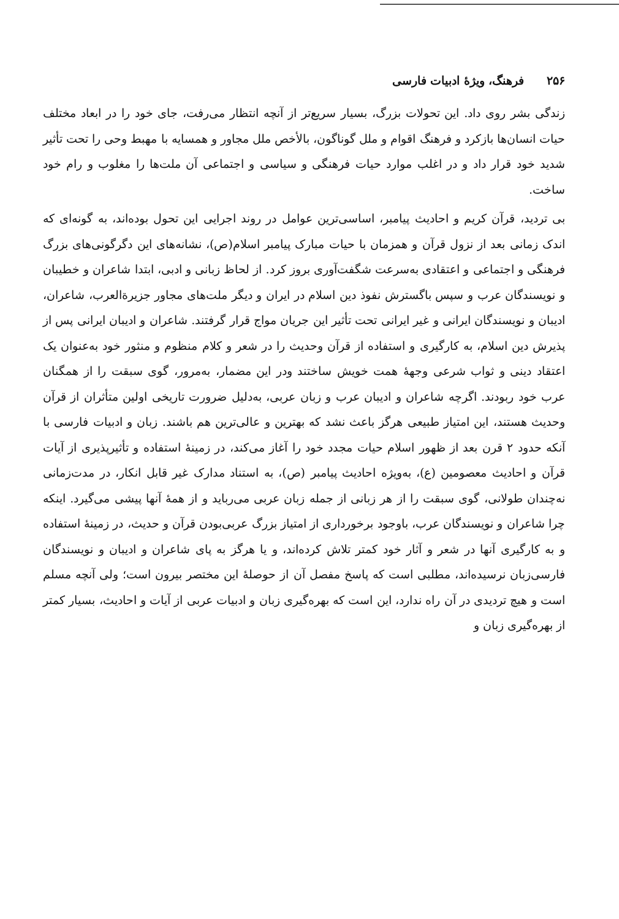۲۵۶ فرهنگ، ویژهٔ ادبیات فارسی
زندگی بشر روی داد. این تحولات بزرگ، بسیار سریع‌تر از آنچه انتظار می‌رفت، جای خود را در ابعاد مختلف حیات انسان‌ها بازکرد و فرهنگ اقوام و ملل گوناگون، بالأخص ملل مجاور و همسایه با مهبط وحی را تحت تأثیر شدید خود قرار داد و در اغلب موارد حیات فرهنگی و سیاسی و اجتماعی آن ملت‌ها را مغلوب و رام خود ساخت.
بی تردید، قرآن کریم و احادیث پیامبر، اساسی‌ترین عوامل در روند اجرایی این تحول بوده‌اند، به گونه‌ای که اندک زمانی بعد از نزول قرآن و همزمان با حیات مبارک پیامبر اسلام(ص)، نشانه‌های این دگرگونی‌های بزرگ فرهنگی و اجتماعی و اعتقادی به‌سرعت شگفت‌آوری بروز کرد. از لحاظ زبانی و ادبی، ابتدا شاعران و خطیبان و نویسندگان عرب و سپس باگسترش نفوذ دین اسلام در ایران و دیگر ملت‌های مجاور جزیرةالعرب، شاعران، ادیبان و نویسندگان ایرانی و غیر ایرانی تحت تأثیر این جریان مواج قرار گرفتند. شاعران و ادیبان ایرانی پس از پذیرش دین اسلام، به کارگیری و استفاده از قرآن وحدیث را در شعر و کلام منظوم و منثور خود به‌عنوان یک اعتقاد دینی و ثواب شرعی وجههٔ همت خویش ساختند ودر این مضمار، به‌مرور، گوی سبقت را از همگنان عرب خود ربودند. اگرچه شاعران و ادیبان عرب و زبان عربی، به‌دلیل ضرورت تاریخی اولین متأثران از قرآن وحدیث هستند، این امتیاز طبیعی هرگز باعث نشد که بهترین و عالی‌ترین هم باشند. زبان و ادبیات فارسی با آنکه حدود ۲ قرن بعد از ظهور اسلام حیات مجدد خود را آغاز می‌کند، در زمینهٔ استفاده و تأثیرپذیری از آیات قرآن و احادیث معصومین (ع)، به‌ویژه احادیث پیامبر (ص)، به استناد مدارک غیر قابل انکار، در مدت‌زمانی نه‌چندان طولانی، گوی سبقت را از هر زبانی از جمله زبان عربی می‌رباید و از همهٔ آنها پیشی می‌گیرد. اینکه چرا شاعران و نویسندگان عرب، باوجود برخورداری از امتیاز بزرگ عربی‌بودن قرآن و حدیث، در زمینهٔ استفاده و به کارگیری آنها در شعر و آثار خود کمتر تلاش کرده‌اند، و یا هرگز به پای شاعران و ادیبان و نویسندگان فارسی‌زبان نرسیده‌اند، مطلبی است که پاسخ مفصل آن از حوصلهٔ این مختصر بیرون است؛ ولی آنچه مسلم است و هیچ تردیدی در آن راه ندارد، این است که بهره‌گیری زبان و ادبیات عربی از آیات و احادیث، بسیار کمتر از بهره‌گیری زبان و